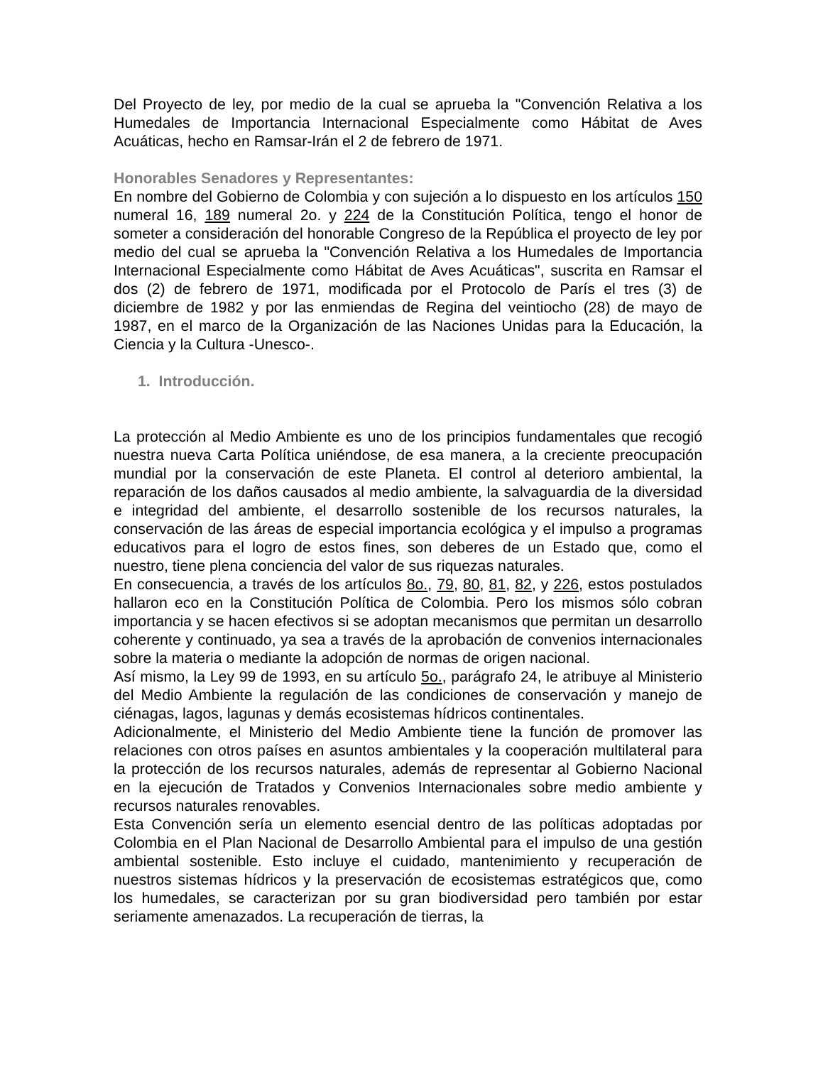Del Proyecto de ley, por medio de la cual se aprueba la "Convención Relativa a los Humedales de Importancia Internacional Especialmente como Hábitat de Aves Acuáticas, hecho en Ramsar-Irán el 2 de febrero de 1971.
Honorables Senadores y Representantes:
En nombre del Gobierno de Colombia y con sujeción a lo dispuesto en los artículos 150 numeral 16, 189 numeral 2o. y 224 de la Constitución Política, tengo el honor de someter a consideración del honorable Congreso de la República el proyecto de ley por medio del cual se aprueba la "Convención Relativa a los Humedales de Importancia Internacional Especialmente como Hábitat de Aves Acuáticas", suscrita en Ramsar el dos (2) de febrero de 1971, modificada por el Protocolo de París el tres (3) de diciembre de 1982 y por las enmiendas de Regina del veintiocho (28) de mayo de 1987, en el marco de la Organización de las Naciones Unidas para la Educación, la Ciencia y la Cultura -Unesco-.
1. Introducción.
La protección al Medio Ambiente es uno de los principios fundamentales que recogió nuestra nueva Carta Política uniéndose, de esa manera, a la creciente preocupación mundial por la conservación de este Planeta. El control al deterioro ambiental, la reparación de los daños causados al medio ambiente, la salvaguardia de la diversidad e integridad del ambiente, el desarrollo sostenible de los recursos naturales, la conservación de las áreas de especial importancia ecológica y el impulso a programas educativos para el logro de estos fines, son deberes de un Estado que, como el nuestro, tiene plena conciencia del valor de sus riquezas naturales.
En consecuencia, a través de los artículos 8o., 79, 80, 81, 82, y 226, estos postulados hallaron eco en la Constitución Política de Colombia. Pero los mismos sólo cobran importancia y se hacen efectivos si se adoptan mecanismos que permitan un desarrollo coherente y continuado, ya sea a través de la aprobación de convenios internacionales sobre la materia o mediante la adopción de normas de origen nacional.
Así mismo, la Ley 99 de 1993, en su artículo 5o., parágrafo 24, le atribuye al Ministerio del Medio Ambiente la regulación de las condiciones de conservación y manejo de ciénagas, lagos, lagunas y demás ecosistemas hídricos continentales.
Adicionalmente, el Ministerio del Medio Ambiente tiene la función de promover las relaciones con otros países en asuntos ambientales y la cooperación multilateral para la protección de los recursos naturales, además de representar al Gobierno Nacional en la ejecución de Tratados y Convenios Internacionales sobre medio ambiente y recursos naturales renovables.
Esta Convención sería un elemento esencial dentro de las políticas adoptadas por Colombia en el Plan Nacional de Desarrollo Ambiental para el impulso de una gestión ambiental sostenible. Esto incluye el cuidado, mantenimiento y recuperación de nuestros sistemas hídricos y la preservación de ecosistemas estratégicos que, como los humedales, se caracterizan por su gran biodiversidad pero también por estar seriamente amenazados. La recuperación de tierras, la